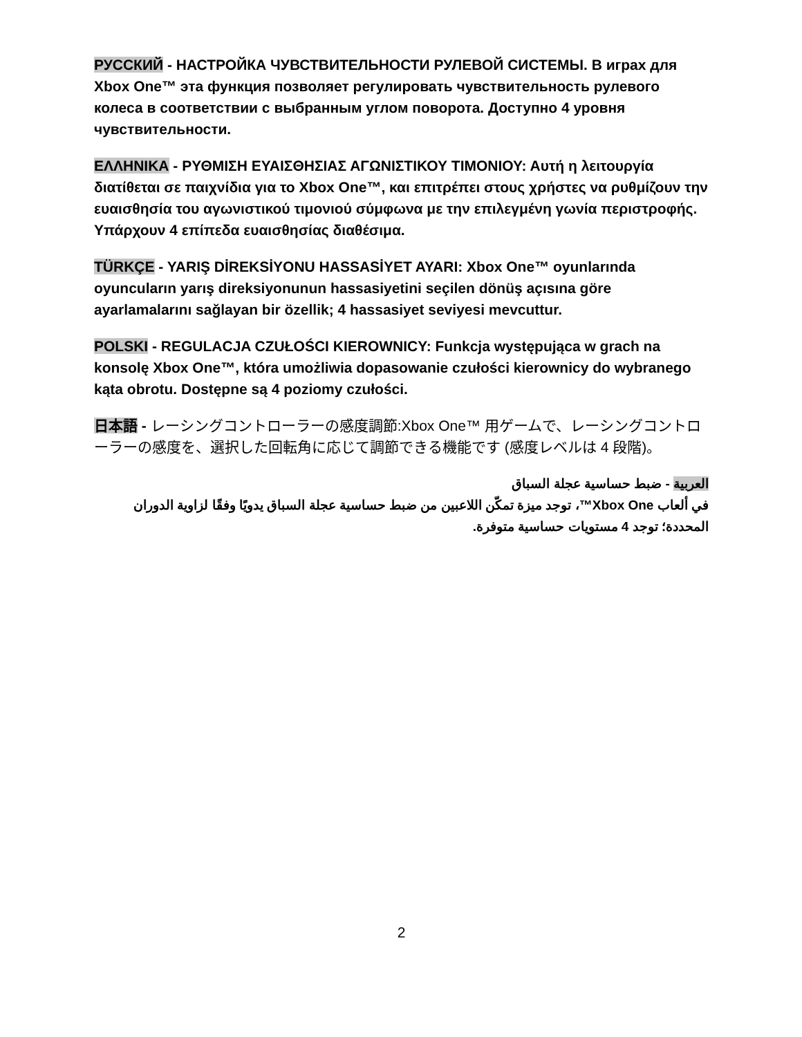РУССКИЙ - НАСТРОЙКА ЧУВСТВИТЕЛЬНОСТИ РУЛЕВОЙ СИСТЕМЫ. В играх для Xbox One™ эта функция позволяет регулировать чувствительность рулевого колеса в соответствии с выбранным углом поворота. Доступно 4 уровня чувствительности.
ΕΛΛΗΝΙΚΑ - ΡΥΘΜΙΣΗ ΕΥΑΙΣΘΗΣΙΑΣ ΑΓΩΝΙΣΤΙΚΟΥ ΤΙΜΟΝΙΟΥ: Αυτή η λειτουργία διατίθεται σε παιχνίδια για το Xbox One™, και επιτρέπει στους χρήστες να ρυθμίζουν την ευαισθησία του αγωνιστικού τιμονιού σύμφωνα με την επιλεγμένη γωνία περιστροφής. Υπάρχουν 4 επίπεδα ευαισθησίας διαθέσιμα.
TÜRKÇE - YARIŞ DİREKSİYONU HASSASİYET AYARI: Xbox One™ oyunlarında oyuncuların yarış direksiyonunun hassasiyetini seçilen dönüş açısına göre ayarlamalarını sağlayan bir özellik; 4 hassasiyet seviyesi mevcuttur.
POLSKI - REGULACJA CZUŁOŚCI KIEROWNICY: Funkcja występująca w grach na konsolę Xbox One™, która umożliwia dopasowanie czułości kierownicy do wybranego kąta obrotu. Dostępne są 4 poziomy czułości.
日本語 - レーシングコントローラーの感度調節:Xbox One™ 用ゲームで、レーシングコントローラーの感度を、選択した回転角に応じて調節できる機能です (感度レベルは 4 段階)。
العربية - ضبط حساسية عجلة السباق
في ألعاب Xbox One™، توجد ميزة تمكّن اللاعبين من ضبط حساسية عجلة السباق يدويًا وفقًا لزاوية الدوران المحددة؛ توجد 4 مستويات حساسية متوفرة.
2